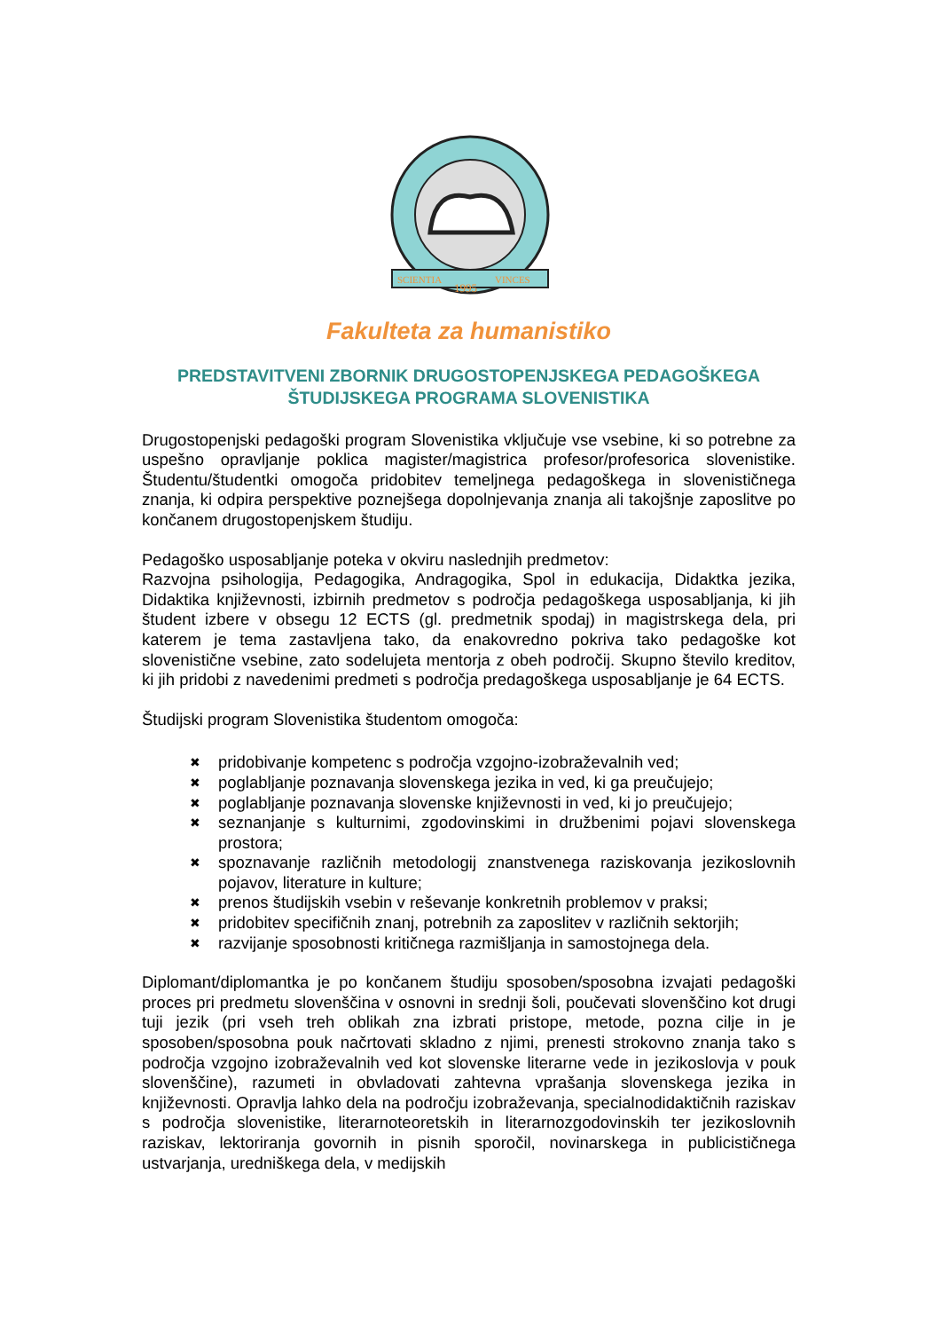SCIENTIA
VINCES
1995
Fakulteta za humanistiko
PREDSTAVITVENI ZBORNIK DRUGOSTOPENJSKEGA PEDAGOŠKEGA ŠTUDIJSKEGA PROGRAMA SLOVENISTIKA
Drugostopenjski pedagoški program Slovenistika vključuje vse vsebine, ki so potrebne za uspešno opravljanje poklica magister/magistrica profesor/profesorica slovenistike. Študentu/študentki omogoča pridobitev temeljnega pedagoškega in slovenističnega znanja, ki odpira perspektive poznejšega dopolnjevanja znanja ali takojšnje zaposlitve po končanem drugostopenjskem študiju.
Pedagoško usposabljanje poteka v okviru naslednjih predmetov:
Razvojna psihologija, Pedagogika, Andragogika, Spol in edukacija, Didaktka jezika, Didaktika književnosti, izbirnih predmetov s področja pedagoškega usposabljanja, ki jih študent izbere v obsegu 12 ECTS (gl. predmetnik spodaj) in magistrskega dela, pri katerem je tema zastavljena tako, da enakovredno pokriva tako pedagoške kot slovenistične vsebine, zato sodelujeta mentorja z obeh področij. Skupno število kreditov, ki jih pridobi z navedenimi predmeti s področja predagoškega usposabljanje je 64 ECTS.
Študijski program Slovenistika študentom omogoča:
✖ pridobivanje kompetenc s področja vzgojno-izobraževalnih ved;
✖ poglabljanje poznavanja slovenskega jezika in ved, ki ga preučujejo;
✖ poglabljanje poznavanja slovenske književnosti in ved, ki jo preučujejo;
✖ seznanjanje s kulturnimi, zgodovinskimi in družbenimi pojavi slovenskega prostora;
✖ spoznavanje različnih metodologij znanstvenega raziskovanja jezikoslovnih pojavov, literature in kulture;
✖ prenos študijskih vsebin v reševanje konkretnih problemov v praksi;
✖ pridobitev specifičnih znanj, potrebnih za zaposlitev v različnih sektorjih;
✖ razvijanje sposobnosti kritičnega razmišljanja in samostojnega dela.
Diplomant/diplomantka je po končanem študiju sposoben/sposobna izvajati pedagoški proces pri predmetu slovenščina v osnovni in srednji šoli, poučevati slovenščino kot drugi tuji jezik (pri vseh treh oblikah zna izbrati pristope, metode, pozna cilje in je sposoben/sposobna pouk načrtovati skladno z njimi, prenesti strokovno znanja tako s področja vzgojno izobraževalnih ved kot slovenske literarne vede in jezikoslovja v pouk slovenščine), razumeti in obvladovati zahtevna vprašanja slovenskega jezika in književnosti. Opravlja lahko dela na področju izobraževanja, specialnodidaktičnih raziskav s področja slovenistike, literarnoteoretskih in literarnozgodovinskih ter jezikoslovnih raziskav, lektoriranja govornih in pisnih sporočil, novinarskega in publicističnega ustvarjanja, uredniškega dela, v medijskih